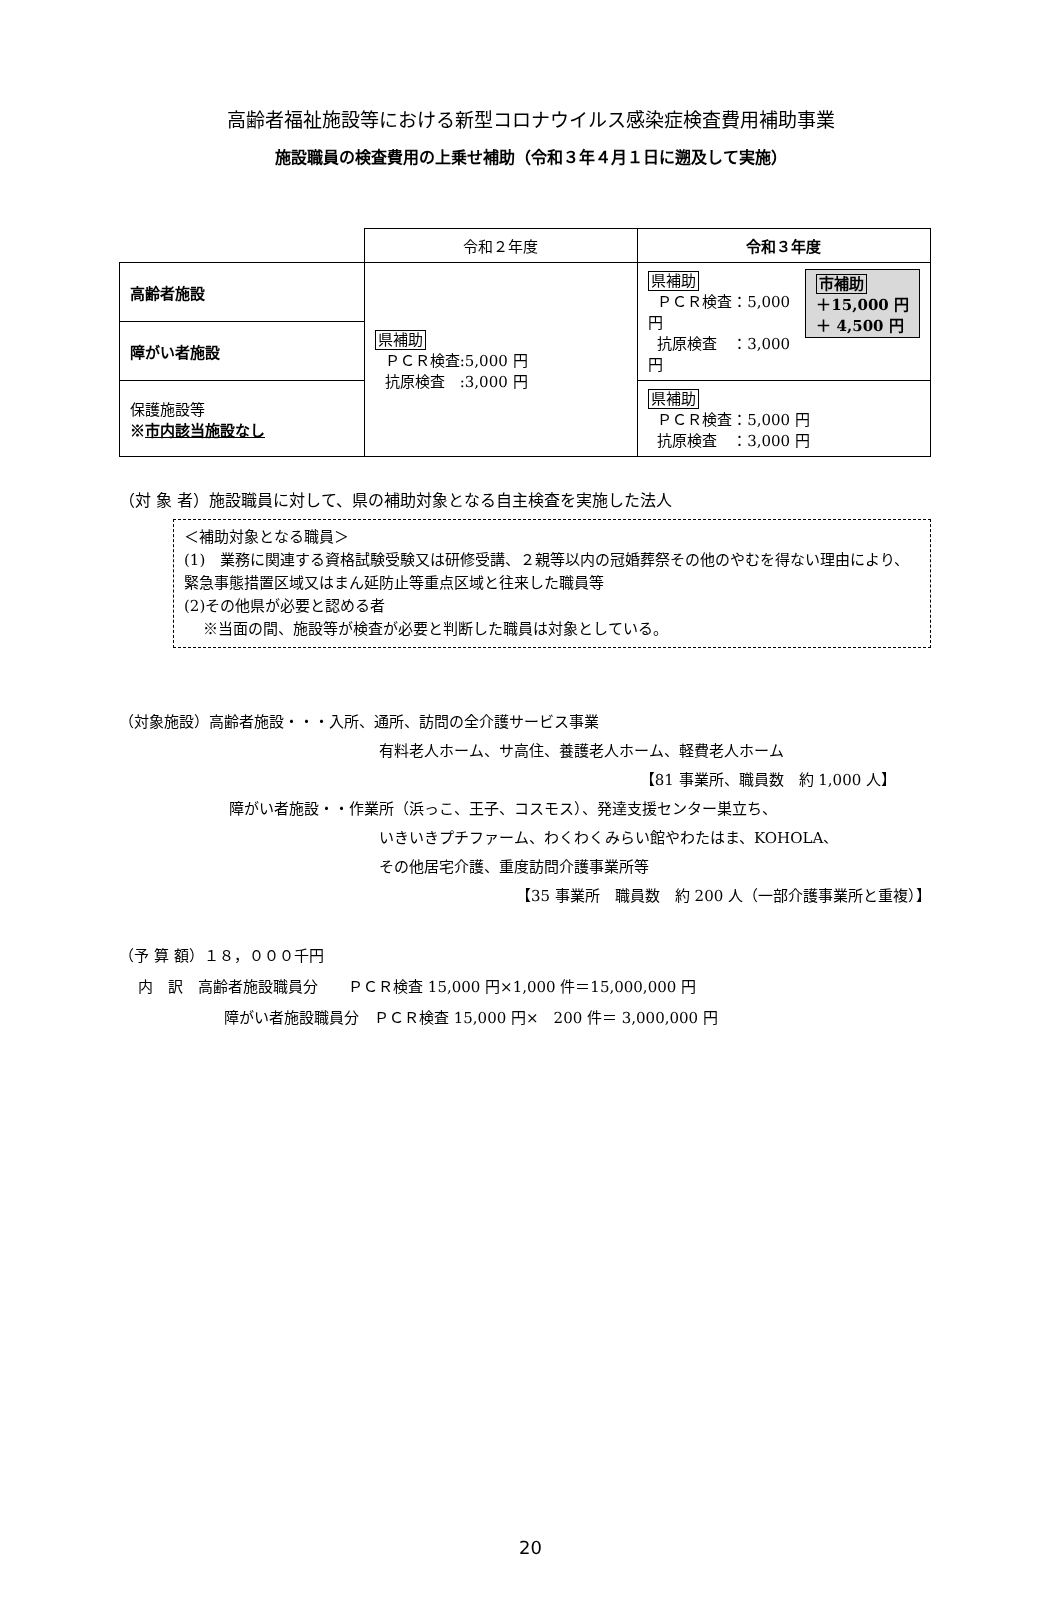高齢者福祉施設等における新型コロナウイルス感染症検査費用補助事業
施設職員の検査費用の上乗せ補助（令和３年４月１日に遡及して実施）
| | 令和２年度 | 令和３年度 |
| 高齢者施設 | 県補助 ＰＣＲ検査:5,000 円 抗原検査 :3,000 円 | 市補助 ＋15,000 円 ＋ 4,500 円 県補助 ＰＣＲ検査：5,000 円 抗原検査 ：3,000 円 |
| 障がい者施設 | | |
| 保護施設等 ※ 市内該当施設なし | | 県補助 ＰＣＲ検査：5,000 円 抗原検査 ：3,000 円 |
（対 象 者）施設職員に対して、県の補助対象となる自主検査を実施した法人
＜補助対象となる職員＞
(1)　業務に関連する資格試験受験又は研修受講、２親等以内の冠婚葬祭その他のやむを得ない理由により、緊急事態措置区域又はまん延防止等重点区域と往来した職員等
(2)その他県が必要と認める者
※当面の間、施設等が検査が必要と判断した職員は対象としている。
（対象施設）高齢者施設・・・入所、通所、訪問の全介護サービス事業
有料老人ホーム、サ高住、養護老人ホーム、軽費老人ホーム
【81 事業所、職員数　約 1,000 人】
障がい者施設・・作業所（浜っこ、王子、コスモス）、発達支援センター巣立ち、
いきいきプチファーム、わくわくみらい館やわたはま、KOHOLA、
その他居宅介護、重度訪問介護事業所等
【35 事業所　職員数　約 200 人（一部介護事業所と重複）】
（予 算 額）１８，０００千円
内　訳　高齢者施設職員分　　ＰＣＲ検査 15,000 円×1,000 件＝15,000,000 円
障がい者施設職員分　ＰＣＲ検査 15,000 円×　200 件＝ 3,000,000 円
20